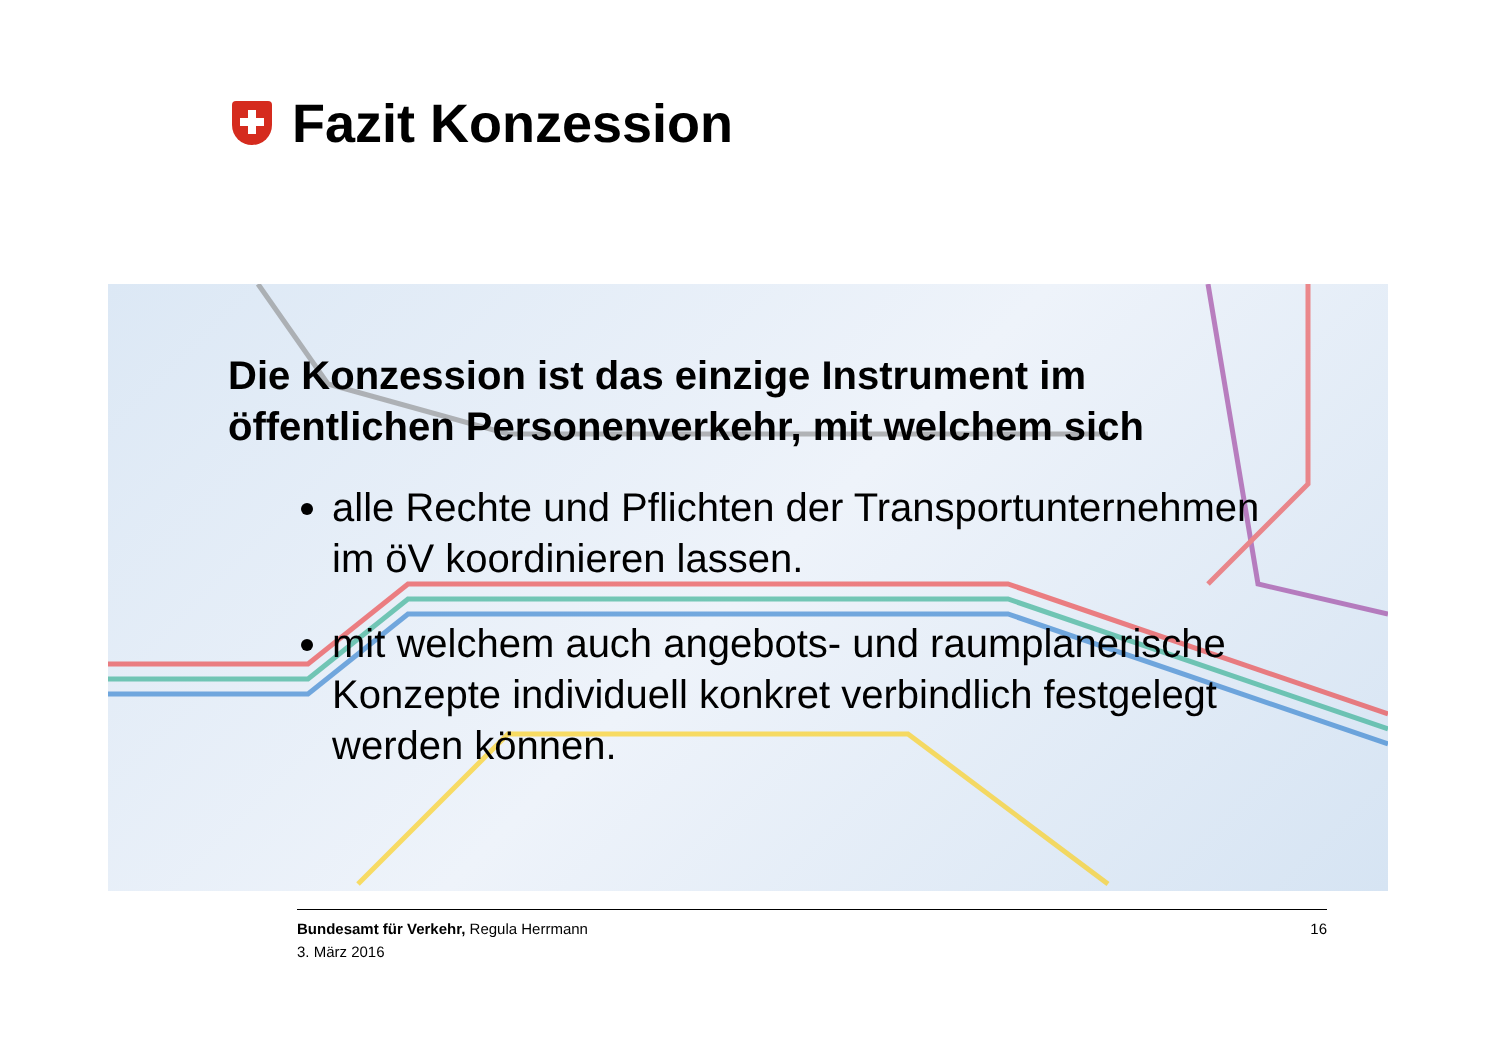Fazit Konzession
Die Konzession ist das einzige Instrument im öffentlichen Personenverkehr, mit welchem sich
alle Rechte und Pflichten der Transportunternehmen im öV koordinieren lassen.
mit welchem auch angebots- und raumplanerische Konzepte individuell konkret verbindlich festgelegt werden können.
Bundesamt für Verkehr, Regula Herrmann
3. März 2016
16